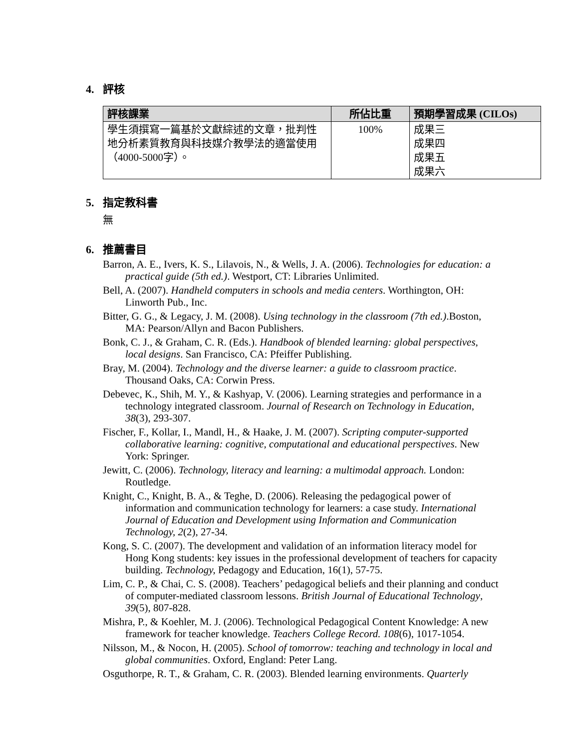4. 評核
| 評核課業 | 所佔比重 | 預期學習成果 (CILOs) |
| --- | --- | --- |
| 學生須撰寫一篇基於文獻綜述的文章，批判性地分析素質教育與科技媒介教學法的適當使用（4000-5000字）。 | 100% | 成果三 成果四 成果五 成果六 |
5. 指定教科書
無
6. 推薦書目
Barron, A. E., Ivers, K. S., Lilavois, N., & Wells, J. A. (2006). Technologies for education: a practical guide (5th ed.). Westport, CT: Libraries Unlimited.
Bell, A. (2007). Handheld computers in schools and media centers. Worthington, OH: Linworth Pub., Inc.
Bitter, G. G., & Legacy, J. M. (2008). Using technology in the classroom (7th ed.).Boston, MA: Pearson/Allyn and Bacon Publishers.
Bonk, C. J., & Graham, C. R. (Eds.). Handbook of blended learning: global perspectives, local designs. San Francisco, CA: Pfeiffer Publishing.
Bray, M. (2004). Technology and the diverse learner: a guide to classroom practice. Thousand Oaks, CA: Corwin Press.
Debevec, K., Shih, M. Y., & Kashyap, V. (2006). Learning strategies and performance in a technology integrated classroom. Journal of Research on Technology in Education, 38(3), 293-307.
Fischer, F., Kollar, I., Mandl, H., & Haake, J. M. (2007). Scripting computer-supported collaborative learning: cognitive, computational and educational perspectives. New York: Springer.
Jewitt, C. (2006). Technology, literacy and learning: a multimodal approach. London: Routledge.
Knight, C., Knight, B. A., & Teghe, D. (2006). Releasing the pedagogical power of information and communication technology for learners: a case study. International Journal of Education and Development using Information and Communication Technology, 2(2), 27-34.
Kong, S. C. (2007). The development and validation of an information literacy model for Hong Kong students: key issues in the professional development of teachers for capacity building. Technology, Pedagogy and Education, 16(1), 57-75.
Lim, C. P., & Chai, C. S. (2008). Teachers’ pedagogical beliefs and their planning and conduct of computer-mediated classroom lessons. British Journal of Educational Technology, 39(5), 807-828.
Mishra, P., & Koehler, M. J. (2006). Technological Pedagogical Content Knowledge: A new framework for teacher knowledge. Teachers College Record. 108(6), 1017-1054.
Nilsson, M., & Nocon, H. (2005). School of tomorrow: teaching and technology in local and global communities. Oxford, England: Peter Lang.
Osguthorpe, R. T., & Graham, C. R. (2003). Blended learning environments. Quarterly